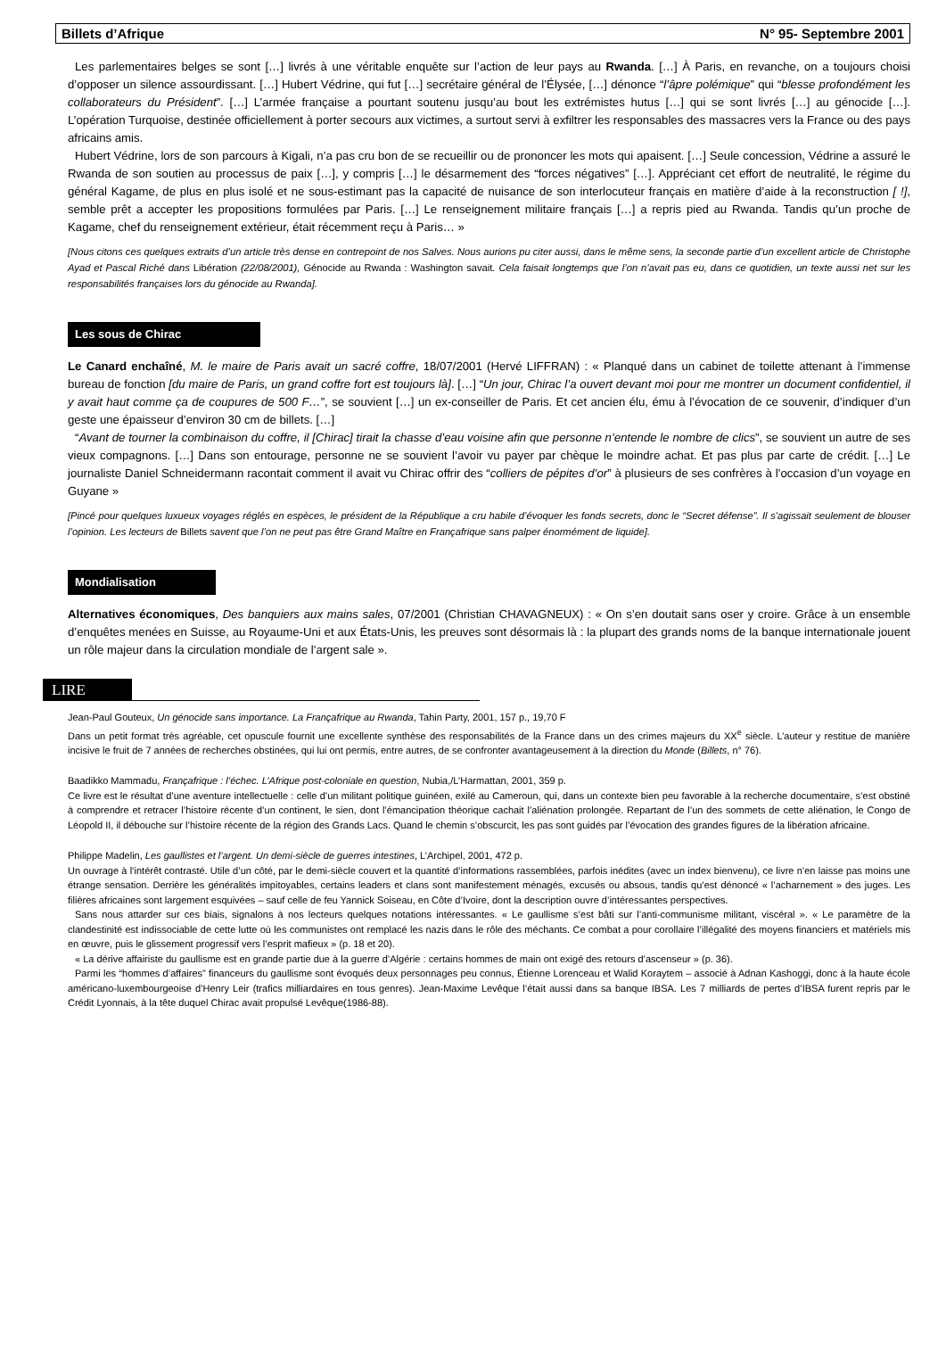Billets d’Afrique N° 95- Septembre 2001
Les parlementaires belges se sont […] livrés à une véritable enquête sur l’action de leur pays au Rwanda. […] À Paris, en revanche, on a toujours choisi d’opposer un silence assourdissant. […] Hubert Védrine, qui fut […] secrétaire général de l’Élysée, […] dénonce “l’âpre polémique” qui “blesse profondément les collaborateurs du Président”. […] L’armée française a pourtant soutenu jusqu’au bout les extrémistes hutus […] qui se sont livrés […] au génocide […]. L’opération Turquoise, destinée officiellement à porter secours aux victimes, a surtout servi à exfiltrer les responsables des massacres vers la France ou des pays africains amis.
Hubert Védrine, lors de son parcours à Kigali, n’a pas cru bon de se recueillir ou de prononcer les mots qui apaisent. […] Seule concession, Védrine a assuré le Rwanda de son soutien au processus de paix […], y compris […] le désarmement des “forces négatives” […]. Appréciant cet effort de neutralité, le régime du général Kagame, de plus en plus isolé et ne sous-estimant pas la capacité de nuisance de son interlocuteur français en matière d’aide à la reconstruction [ !], semble prêt a accepter les propositions formulées par Paris. […] Le renseignement militaire français […] a repris pied au Rwanda. Tandis qu’un proche de Kagame, chef du renseignement extérieur, était récemment reçu à Paris… »
[Nous citons ces quelques extraits d’un article très dense en contrepoint de nos Salves. Nous aurions pu citer aussi, dans le même sens, la seconde partie d’un excellent article de Christophe Ayad et Pascal Riché dans Libération (22/08/2001), Génocide au Rwanda : Washington savait. Cela faisait longtemps que l’on n’avait pas eu, dans ce quotidien, un texte aussi net sur les responsabilités françaises lors du génocide au Rwanda].
Les sous de Chirac
Le Canard enchaîné, M. le maire de Paris avait un sacré coffre, 18/07/2001 (Hervé LIFFRAN) : « Planqué dans un cabinet de toilette attenant à l’immense bureau de fonction [du maire de Paris, un grand coffre fort est toujours là]. […] “Un jour, Chirac l’a ouvert devant moi pour me montrer un document confidentiel, il y avait haut comme ça de coupures de 500 F…”, se souvient […] un ex-conseiller de Paris. Et cet ancien élu, ému à l’évocation de ce souvenir, d’indiquer d’un geste une épaisseur d’environ 30 cm de billets. […]
“Avant de tourner la combinaison du coffre, il [Chirac] tirait la chasse d’eau voisine afin que personne n’entende le nombre de clics”, se souvient un autre de ses vieux compagnons. […] Dans son entourage, personne ne se souvient l’avoir vu payer par chèque le moindre achat. Et pas plus par carte de crédit. […] Le journaliste Daniel Schneidermann racontait comment il avait vu Chirac offrir des “colliers de pépites d’or” à plusieurs de ses confrères à l’occasion d’un voyage en Guyane »
[Pincé pour quelques luxueux voyages réglés en espèces, le président de la République a cru habile d’évoquer les fonds secrets, donc le “Secret défense”. Il s’agissait seulement de blouser l’opinion. Les lecteurs de Billets savent que l’on ne peut pas être Grand Maître en Françafrique sans palper énormément de liquide].
Mondialisation
Alternatives économiques, Des banquiers aux mains sales, 07/2001 (Christian CHAVAGNEUX) : « On s’en doutait sans oser y croire. Grâce à un ensemble d’enquêtes menées en Suisse, au Royaume-Uni et aux États-Unis, les preuves sont désormais là : la plupart des grands noms de la banque internationale jouent un rôle majeur dans la circulation mondiale de l’argent sale ».
LIRE
Jean-Paul Gouteux, Un génocide sans importance. La Françafrique au Rwanda, Tahin Party, 2001, 157 p., 19,70 F
Dans un petit format très agréable, cet opuscule fournit une excellente synthèse des responsabilités de la France dans un des crimes majeurs du XX<sup>e</sup> siècle. L’auteur y restitue de manière incisive le fruit de 7 années de recherches obstinées, qui lui ont permis, entre autres, de se confronter avantageusement à la direction du Monde (Billets, n° 76).
Baadikko Mammadu, Françafrique : l’échec. L’Afrique post-coloniale en question, Nubia,/L’Harmattan, 2001, 359 p.
Ce livre est le résultat d’une aventure intellectuelle : celle d’un militant politique guinéen, exilé au Cameroun, qui, dans un contexte bien peu favorable à la recherche documentaire, s’est obstiné à comprendre et retracer l’histoire récente d’un continent, le sien, dont l’émancipation théorique cachait l’aliénation prolongée. Repartant de l’un des sommets de cette aliénation, le Congo de Léopold II, il débouche sur l’histoire récente de la région des Grands Lacs. Quand le chemin s’obscurcit, les pas sont guidés par l’évocation des grandes figures de la libération africaine.
Philippe Madelin, Les gaullistes et l’argent. Un demi-siècle de guerres intestines, L’Archipel, 2001, 472 p.
Un ouvrage à l’intérêt contrasté. Utile d’un côté, par le demi-siècle couvert et la quantité d’informations rassemblées, parfois inédites (avec un index bienvenu), ce livre n’en laisse pas moins une étrange sensation. Derrière les généralités impitoyables, certains leaders et clans sont manifestement ménagés, excusés ou absous, tandis qu’est dénoncé « l’acharnement » des juges. Les filières africaines sont largement esquivées – sauf celle de feu Yannick Soiseau, en Côte d’Ivoire, dont la description ouvre d’intéressantes perspectives.
Sans nous attarder sur ces biais, signalons à nos lecteurs quelques notations intéressantes. « Le gaullisme s’est bâti sur l’anti-communisme militant, viscéral ». « Le paramètre de la clandestinité est indissociable de cette lutte où les communistes ont remplacé les nazis dans le rôle des méchants. Ce combat a pour corollaire l’illégalité des moyens financiers et matériels mis en œuvre, puis le glissement progressif vers l’esprit mafieux » (p. 18 et 20).
« La dérive affairiste du gaullisme est en grande partie due à la guerre d’Algérie : certains hommes de main ont exigé des retours d’ascenseur » (p. 36).
Parmi les “hommes d’affaires” financeurs du gaullisme sont évoqués deux personnages peu connus, Étienne Lorenceau et Walid Koraytem – associé à Adnan Kashoggi, donc à la haute école américano-luxembourgeoise d’Henry Leir (trafics milliardaires en tous genres). Jean-Maxime Levêque l’était aussi dans sa banque IBSA. Les 7 milliards de pertes d’IBSA furent repris par le Crédit Lyonnais, à la tête duquel Chirac avait propulsé Levêque(1986-88).